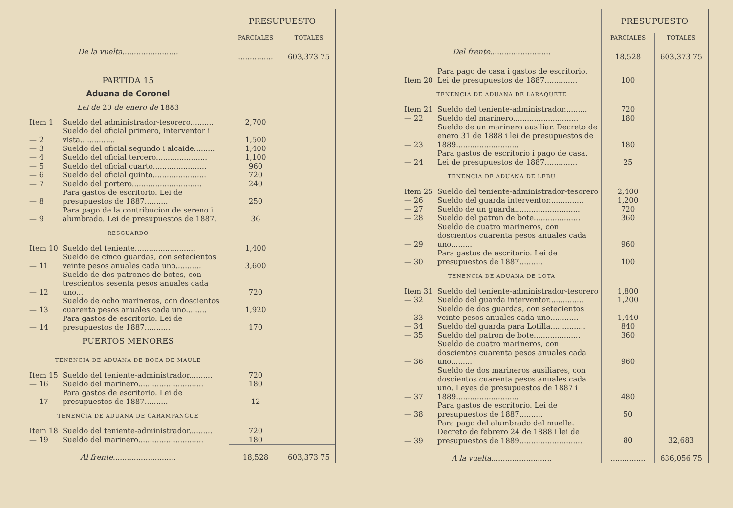| | | PRESUPUESTO | |
| | | PARCIALES | TOTALES |
| De la vuelta ........................ | | ............... | 603,373 75 |
| PARTIDA 15 | | | |
| Aduana de Coronel | | | |
| Lei de 20 de enero de 1883 | | | |
| Item 1 | Sueldo del administrador-tesorero.......... | 2,700 | |
| — 2 | Sueldo del oficial primero, interventor i vista............... | 1,500 | |
| — 3 | Sueldo del oficial segundo i alcaide......... | 1,400 | |
| — 4 | Sueldo del oficial tercero...................... | 1,100 | |
| — 5 | Sueldo del oficial cuarto....................... | 960 | |
| — 6 | Sueldo del oficial quinto....................... | 720 | |
| — 7 | Sueldo del portero.............................. | 240 | |
| — 8 | Para gastos de escritorio. Lei de presupuestos de 1887.......... | 250 | |
| — 9 | Para pago de la contribucion de sereno i alumbrado. Lei de presupuestos de 1887. | 36 | |
| RESGUARDO | | | |
| Item 10 | Sueldo del teniente.......................... | 1,400 | |
| — 11 | Sueldo de cinco guardas, con setecientos veinte pesos anuales cada uno........... | 3,600 | |
| — 12 | Sueldo de dos patrones de botes, con trescientos sesenta pesos anuales cada uno... | 720 | |
| — 13 | Sueldo de ocho marineros, con doscientos cuarenta pesos anuales cada uno......... | 1,920 | |
| — 14 | Para gastos de escritorio. Lei de presupuestos de 1887........... | 170 | |
| PUERTOS MENORES | | | |
| TENENCIA DE ADUANA DE BOCA DE MAULE | | | |
| Item 15 | Sueldo del teniente-administrador.......... | 720 | |
| — 16 | Sueldo del marinero............................ | 180 | |
| — 17 | Para gastos de escritorio. Lei de presupuestos de 1887.......... | 12 | |
| TENENCIA DE ADUANA DE CARAMPANGUE | | | |
| Item 18 | Sueldo del teniente-administrador.......... | 720 | |
| — 19 | Sueldo del marinero............................ | 180 | |
| Al frente ........................... | | 18,528 | 603,373 75 |
| | | PRESUPUESTO | |
| | | PARCIALES | TOTALES |
| Del frente .......................... | | 18,528 | 603,373 75 |
| Item 20 | Para pago de casa i gastos de escritorio. Lei de presupuestos de 1887.............. | 100 | |
| TENENCIA DE ADUANA DE LARAQUETE | | | |
| Item 21 | Sueldo del teniente-administrador.......... | 720 | |
| — 22 | Sueldo del marinero............................ | 180 | |
| — 23 | Sueldo de un marinero ausiliar. Decreto de enero 31 de 1888 i lei de presupuestos de 1889........................... | 180 | |
| — 24 | Para gastos de escritorio i pago de casa. Lei de presupuestos de 1887.............. | 25 | |
| TENENCIA DE ADUANA DE LEBU | | | |
| Item 25 | Sueldo del teniente-administrador-tesorero | 2,400 | |
| — 26 | Sueldo del guarda interventor............... | 1,200 | |
| — 27 | Sueldo de un guarda............................ | 720 | |
| — 28 | Sueldo del patron de bote.................... | 360 | |
| — 29 | Sueldo de cuatro marineros, con doscientos cuarenta pesos anuales cada uno......... | 960 | |
| — 30 | Para gastos de escritorio. Lei de presupuestos de 1887.......... | 100 | |
| TENENCIA DE ADUANA DE LOTA | | | |
| Item 31 | Sueldo del teniente-administrador-tesorero | 1,800 | |
| — 32 | Sueldo del guarda interventor............... | 1,200 | |
| — 33 | Sueldo de dos guardas, con setecientos veinte pesos anuales cada uno............ | 1,440 | |
| — 34 | Sueldo del guarda para Lotilla............... | 840 | |
| — 35 | Sueldo del patron de bote.................... | 360 | |
| — 36 | Sueldo de cuatro marineros, con doscientos cuarenta pesos anuales cada uno......... | 960 | |
| — 37 | Sueldo de dos marineros ausiliares, con doscientos cuarenta pesos anuales cada uno. Leyes de presupuestos de 1887 i 1889........................... | 480 | |
| — 38 | Para gastos de escritorio. Lei de presupuestos de 1887.......... | 50 | |
| — 39 | Para pago del alumbrado del muelle. Decreto de febrero 24 de 1888 i lei de presupuestos de 1889........................... | 80 | 32,683 |
| A la vuelta .......................... | | ............... | 636,056 75 |